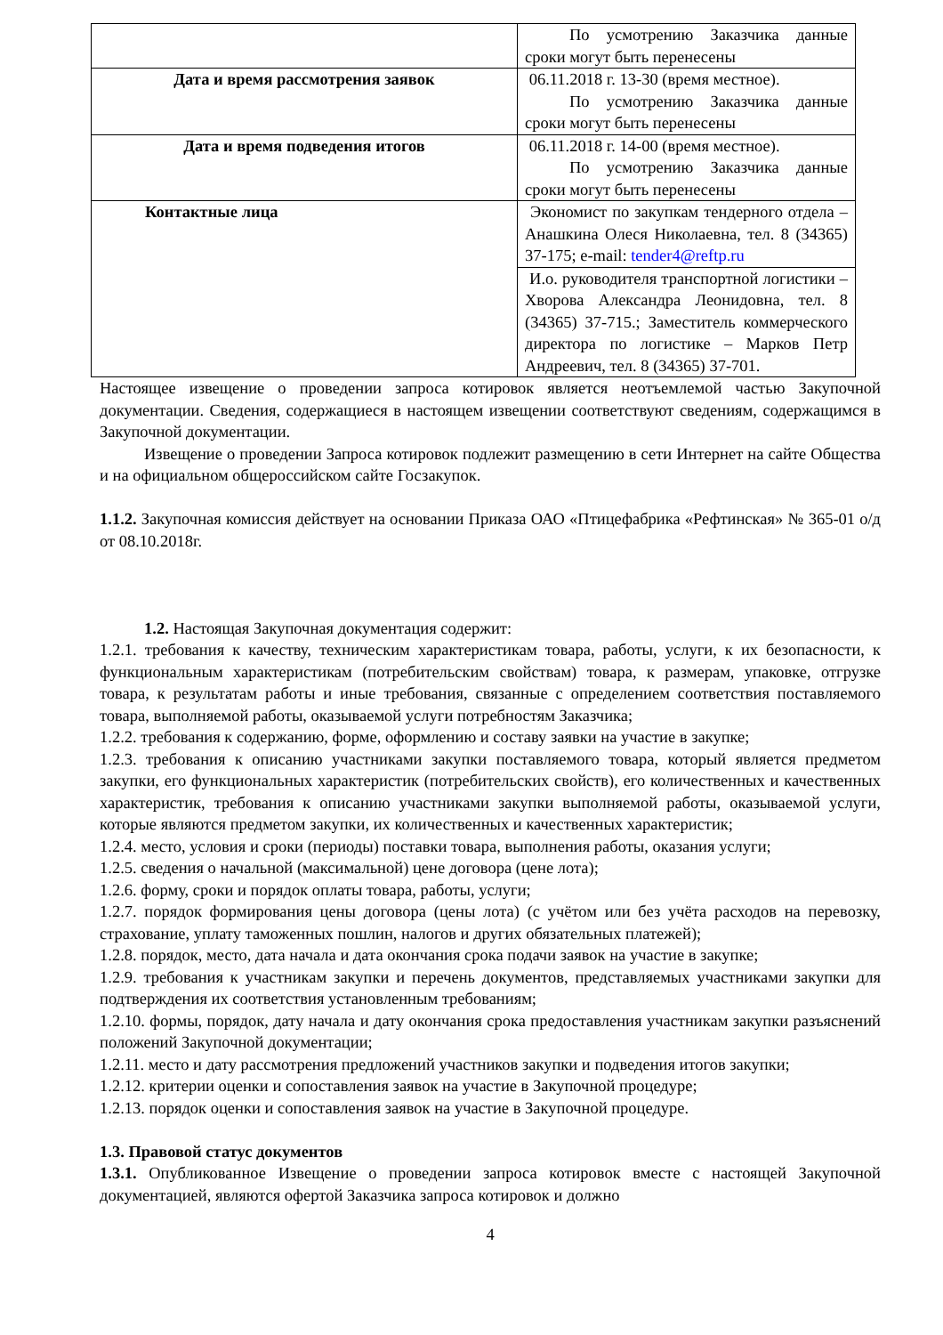| | По усмотрению Заказчика данные сроки могут быть перенесены |
| Дата и время рассмотрения заявок | 06.11.2018 г. 13-30 (время местное). По усмотрению Заказчика данные сроки могут быть перенесены |
| Дата и время подведения итогов | 06.11.2018 г. 14-00 (время местное). По усмотрению Заказчика данные сроки могут быть перенесены |
| Контактные лица | Экономист по закупкам тендерного отдела – Анашкина Олеся Николаевна, тел. 8 (34365) 37-175; e-mail: tender4@reftp.ru |
| | И.о. руководителя транспортной логистики – Хворова Александра Леонидовна, тел. 8 (34365) 37-715.; Заместитель коммерческого директора по логистике – Марков Петр Андреевич, тел. 8 (34365) 37-701. |
Настоящее извещение о проведении запроса котировок является неотъемлемой частью Закупочной документации. Сведения, содержащиеся в настоящем извещении соответствуют сведениям, содержащимся в Закупочной документации.
Извещение о проведении Запроса котировок подлежит размещению в сети Интернет на сайте Общества и на официальном общероссийском сайте Госзакупок.
1.1.2. Закупочная комиссия действует на основании Приказа ОАО «Птицефабрика «Рефтинская» № 365-01 о/д от 08.10.2018г.
1.2. Настоящая Закупочная документация содержит:
1.2.1. требования к качеству, техническим характеристикам товара, работы, услуги, к их безопасности, к функциональным характеристикам (потребительским свойствам) товара, к размерам, упаковке, отгрузке товара, к результатам работы и иные требования, связанные с определением соответствия поставляемого товара, выполняемой работы, оказываемой услуги потребностям Заказчика;
1.2.2. требования к содержанию, форме, оформлению и составу заявки на участие в закупке;
1.2.3. требования к описанию участниками закупки поставляемого товара, который является предметом закупки, его функциональных характеристик (потребительских свойств), его количественных и качественных характеристик, требования к описанию участниками закупки выполняемой работы, оказываемой услуги, которые являются предметом закупки, их количественных и качественных характеристик;
1.2.4. место, условия и сроки (периоды) поставки товара, выполнения работы, оказания услуги;
1.2.5. сведения о начальной (максимальной) цене договора (цене лота);
1.2.6. форму, сроки и порядок оплаты товара, работы, услуги;
1.2.7. порядок формирования цены договора (цены лота) (с учётом или без учёта расходов на перевозку, страхование, уплату таможенных пошлин, налогов и других обязательных платежей);
1.2.8. порядок, место, дата начала и дата окончания срока подачи заявок на участие в закупке;
1.2.9. требования к участникам закупки и перечень документов, представляемых участниками закупки для подтверждения их соответствия установленным требованиям;
1.2.10. формы, порядок, дату начала и дату окончания срока предоставления участникам закупки разъяснений положений Закупочной документации;
1.2.11. место и дату рассмотрения предложений участников закупки и подведения итогов закупки;
1.2.12. критерии оценки и сопоставления заявок на участие в Закупочной процедуре;
1.2.13. порядок оценки и сопоставления заявок на участие в Закупочной процедуре.
1.3. Правовой статус документов
1.3.1. Опубликованное Извещение о проведении запроса котировок вместе с настоящей Закупочной документацией, являются офертой Заказчика запроса котировок и должно
4